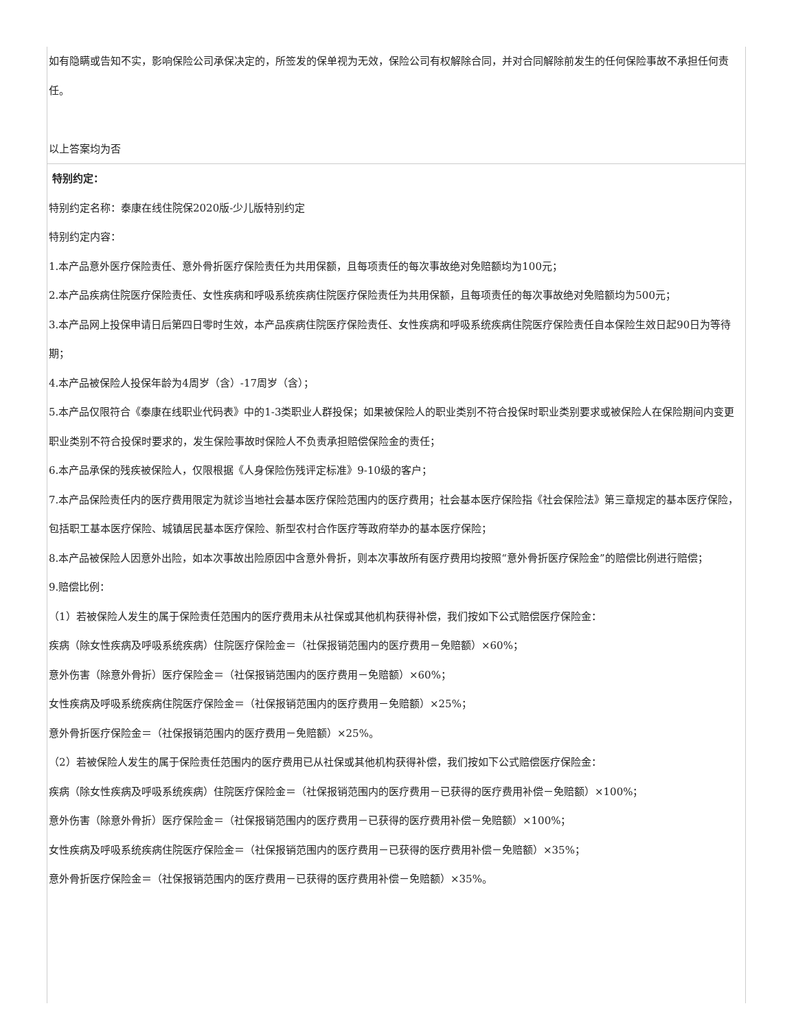| 如有隐瞒或告知不实，影响保险公司承保决定的，所签发的保单视为无效，保险公司有权解除合同，并对合同解除前发生的任何保险事故不承担任何责任。 以上答案均为否 |
| 特别约定： 特别约定名称：泰康在线住院保2020版-少儿版特别约定 特别约定内容： 1.本产品意外医疗保险责任、意外骨折医疗保险责任为共用保额，且每项责任的每次事故绝对免赔额均为100元； 2.本产品疾病住院医疗保险责任、女性疾病和呼吸系统疾病住院医疗保险责任为共用保额，且每项责任的每次事故绝对免赔额均为500元； 3.本产品网上投保申请日后第四日零时生效，本产品疾病住院医疗保险责任、女性疾病和呼吸系统疾病住院医疗保险责任自本保险生效日起90日为等待期； 4.本产品被保险人投保年龄为4周岁（含）-17周岁（含）； 5.本产品仅限符合《泰康在线职业代码表》中的1-3类职业人群投保；如果被保险人的职业类别不符合投保时职业类别要求或被保险人在保险期间内变更职业类别不符合投保时要求的，发生保险事故时保险人不负责承担赔偿保险金的责任； 6.本产品承保的残疾被保险人，仅限根据《人身保险伤残评定标准》9-10级的客户； 7.本产品保险责任内的医疗费用限定为就诊当地社会基本医疗保险范围内的医疗费用；社会基本医疗保险指《社会保险法》第三章规定的基本医疗保险，包括职工基本医疗保险、城镇居民基本医疗保险、新型农村合作医疗等政府举办的基本医疗保险； 8.本产品被保险人因意外出险，如本次事故出险原因中含意外骨折，则本次事故所有医疗费用均按照“意外骨折医疗保险金”的赔偿比例进行赔偿； 9.赔偿比例： （1）若被保险人发生的属于保险责任范围内的医疗费用未从社保或其他机构获得补偿，我们按如下公式赔偿医疗保险金： 疾病（除女性疾病及呼吸系统疾病）住院医疗保险金＝（社保报销范围内的医疗费用－免赔额）×60%； 意外伤害（除意外骨折）医疗保险金＝（社保报销范围内的医疗费用－免赔额）×60%； 女性疾病及呼吸系统疾病住院医疗保险金＝（社保报销范围内的医疗费用－免赔额）×25%； 意外骨折医疗保险金＝（社保报销范围内的医疗费用－免赔额）×25%。 （2）若被保险人发生的属于保险责任范围内的医疗费用已从社保或其他机构获得补偿，我们按如下公式赔偿医疗保险金： 疾病（除女性疾病及呼吸系统疾病）住院医疗保险金＝（社保报销范围内的医疗费用－已获得的医疗费用补偿－免赔额）×100%； 意外伤害（除意外骨折）医疗保险金＝（社保报销范围内的医疗费用－已获得的医疗费用补偿－免赔额）×100%； 女性疾病及呼吸系统疾病住院医疗保险金＝（社保报销范围内的医疗费用－已获得的医疗费用补偿－免赔额）×35%； 意外骨折医疗保险金＝（社保报销范围内的医疗费用－已获得的医疗费用补偿－免赔额）×35%。 |